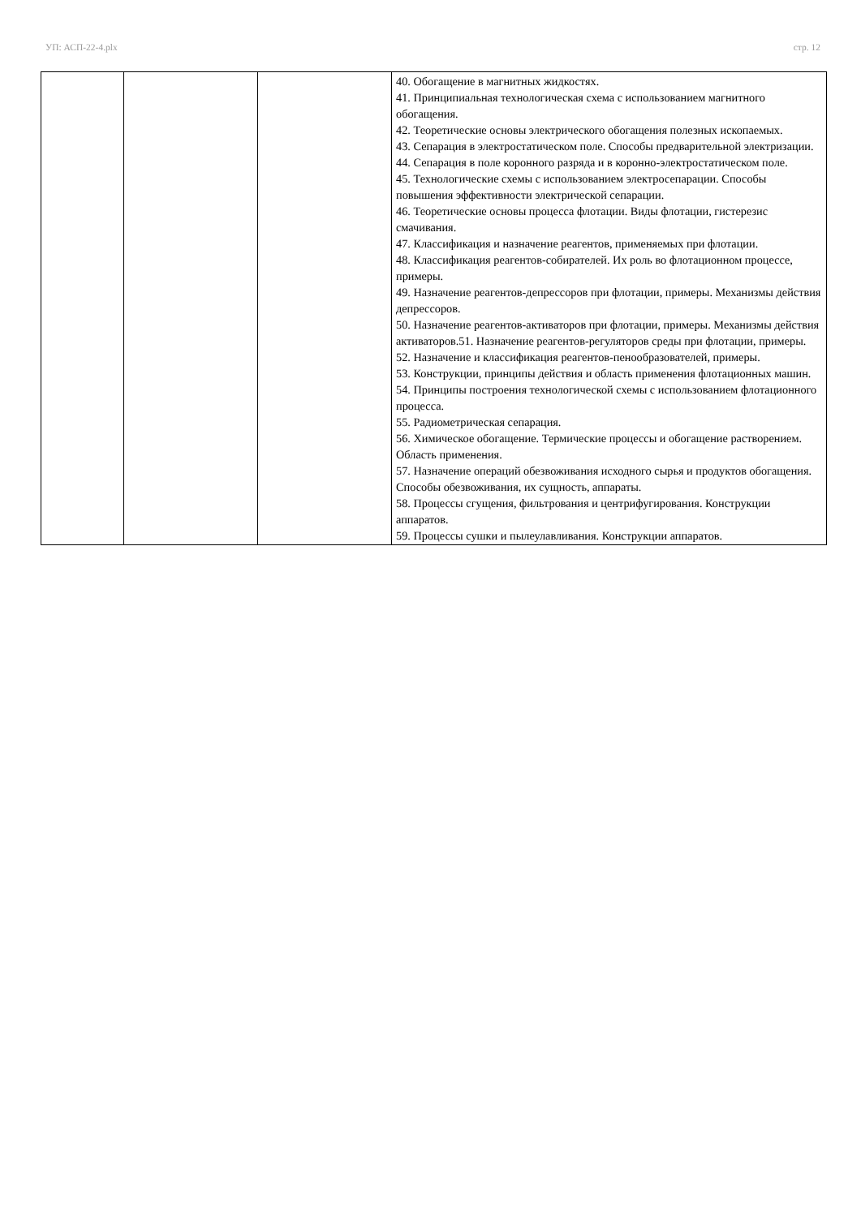УП: АСП-22-4.plx стр. 12
| | | | 40. Обогащение в магнитных жидкостях. 41. Принципиальная технологическая схема с использованием магнитного обогащения. 42. Теоретические основы электрического обогащения полезных ископаемых. 43. Сепарация в электростатическом поле. Способы предварительной электризации. 44. Сепарация в поле коронного разряда и в коронно-электростатическом поле. 45. Технологические схемы с использованием электросепарации. Способы повышения эффективности электрической сепарации. 46. Теоретические основы процесса флотации. Виды флотации, гистерезис смачивания. 47. Классификация и назначение реагентов, применяемых при флотации. 48. Классификация реагентов-собирателей. Их роль во флотационном процессе, примеры. 49. Назначение реагентов-депрессоров при флотации, примеры. Механизмы действия депрессоров. 50. Назначение реагентов-активаторов при флотации, примеры. Механизмы действия активаторов.51. Назначение реагентов-регуляторов среды при флотации, примеры. 52. Назначение и классификация реагентов-пенообразователей, примеры. 53. Конструкции, принципы действия и область применения флотационных машин. 54. Принципы построения технологической схемы с использованием флотационного процесса. 55. Радиометрическая сепарация. 56. Химическое обогащение. Термические процессы и обогащение растворением. Область применения. 57. Назначение операций обезвоживания исходного сырья и продуктов обогащения. Способы обезвоживания, их сущность, аппараты. 58. Процессы сгущения, фильтрования и центрифугирования. Конструкции аппаратов. 59. Процессы сушки и пылеулавливания. Конструкции аппаратов. |